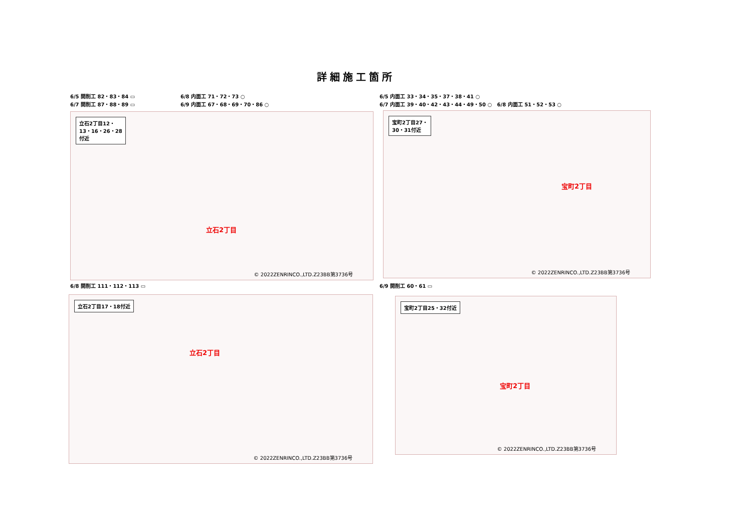詳細施工箇所
6/5 開削工 82・83・84 ▭
6/7 開削工 87・88・89 ▭
6/8 内面工 71・72・73 ○
6/9 内面工 67・68・69・70・86 ○
6/5 内面工 33・34・35・37・38・41 ○
6/7 内面工 39・40・42・43・44・49・50 ○ 6/8 内面工 51・52・53 ○
立石2丁目12・
13・16・26・28
付近
立石2丁目
© 2022ZENRINCO.,LTD.Z23BB第3736号
宝町2丁目27・
30・31付近
宝町2丁目
© 2022ZENRINCO.,LTD.Z23BB第3736号
6/8 開削工 111・112・113 ▭ 6/9 開削工 60・61 ▭
立石2丁目17・18付近
立石2丁目
© 2022ZENRINCO.,LTD.Z23BB第3736号
宝町2丁目25・32付近
宝町2丁目
© 2022ZENRINCO.,LTD.Z23BB第3736号